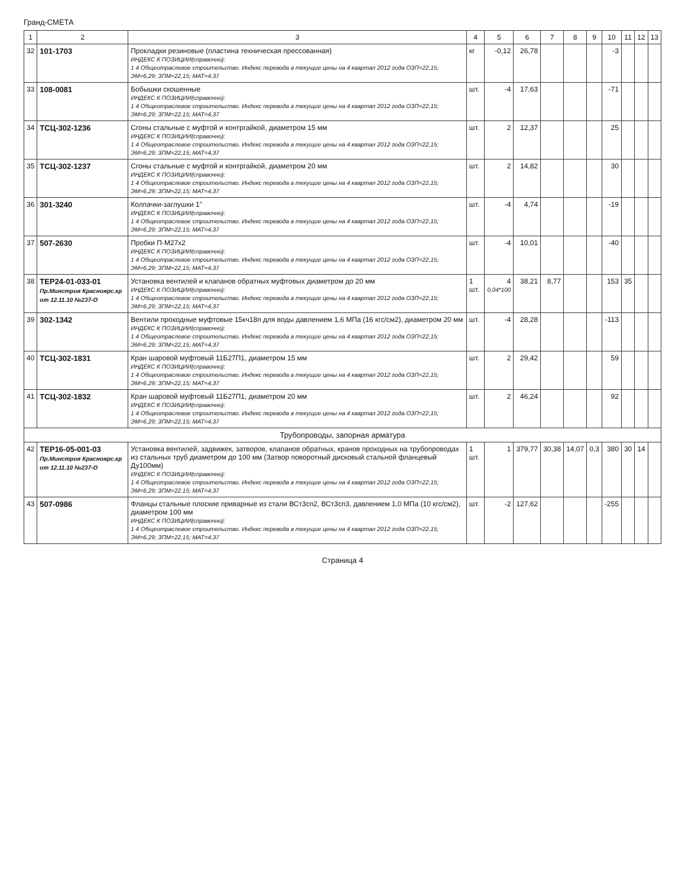Гранд-СМЕТА
| 1 | 2 | 3 | 4 | 5 | 6 | 7 | 8 | 9 | 10 | 11 | 12 | 13 |
| --- | --- | --- | --- | --- | --- | --- | --- | --- | --- | --- | --- | --- |
| 32 | 101-1703 | Прокладки резиновые (пластина техническая прессованная) ИНДЕКС К ПОЗИЦИИ(справочно): 1 4 Общеотраслевое строительство. Индекс перевода в текущие цены на 4 квартал 2012 года ОЗП=22,15; ЭМ=6,29; ЗПМ=22,15; МАТ=4,37 | кг | -0,12 | 26,78 | | | | -3 | | | |
| 33 | 108-0081 | Бобышки скошенные ИНДЕКС К ПОЗИЦИИ(справочно): 1 4 Общеотраслевое строительство. Индекс перевода в текущие цены на 4 квартал 2012 года ОЗП=22,15; ЭМ=6,29; ЗПМ=22,15; МАТ=4,37 | шт. | -4 | 17,63 | | | | -71 | | | |
| 34 | ТСЦ-302-1236 | Сгоны стальные с муфтой и контргайкой, диаметром 15 мм ИНДЕКС К ПОЗИЦИИ(справочно): 1 4 Общеотраслевое строительство. Индекс перевода в текущие цены на 4 квартал 2012 года ОЗП=22,15; ЭМ=6,29; ЗПМ=22,15; МАТ=4,37 | шт. | 2 | 12,37 | | | | 25 | | | |
| 35 | ТСЦ-302-1237 | Сгоны стальные с муфтой и контргайкой, диаметром 20 мм ИНДЕКС К ПОЗИЦИИ(справочно): 1 4 Общеотраслевое строительство. Индекс перевода в текущие цены на 4 квартал 2012 года ОЗП=22,15; ЭМ=6,29; ЗПМ=22,15; МАТ=4,37 | шт. | 2 | 14,82 | | | | 30 | | | |
| 36 | 301-3240 | Колпачки-заглушки 1" ИНДЕКС К ПОЗИЦИИ(справочно): 1 4 Общеотраслевое строительство. Индекс перевода в текущие цены на 4 квартал 2012 года ОЗП=22,15; ЭМ=6,29; ЗПМ=22,15; МАТ=4,37 | шт. | -4 | 4,74 | | | | -19 | | | |
| 37 | 507-2630 | Пробки П-М27х2 ИНДЕКС К ПОЗИЦИИ(справочно): 1 4 Общеотраслевое строительство. Индекс перевода в текущие цены на 4 квартал 2012 года ОЗП=22,15; ЭМ=6,29; ЗПМ=22,15; МАТ=4,37 | шт. | -4 | 10,01 | | | | -40 | | | |
| 38 | ТЕР24-01-033-01 Пр.Минстроя Красноярс.кр от 12.11.10 №237-О | Установка вентилей и клапанов обратных муфтовых диаметром до 20 мм ИНДЕКС К ПОЗИЦИИ(справочно): 1 4 Общеотраслевое строительство. Индекс перевода в текущие цены на 4 квартал 2012 года ОЗП=22,15; ЭМ=6,29; ЗПМ=22,15; МАТ=4,37 | 1 шт. | 4 0,04*100 | 38,21 | 8,77 | | | 153 | 35 | | |
| 39 | 302-1342 | Вентили проходные муфтовые 15кч18п для воды давлением 1,6 МПа (16 кгс/см2), диаметром 20 мм ИНДЕКС К ПОЗИЦИИ(справочно): 1 4 Общеотраслевое строительство. Индекс перевода в текущие цены на 4 квартал 2012 года ОЗП=22,15; ЭМ=6,29; ЗПМ=22,15; МАТ=4,37 | шт. | -4 | 28,28 | | | | -113 | | | |
| 40 | ТСЦ-302-1831 | Кран шаровой муфтовый 11Б27П1, диаметром 15 мм ИНДЕКС К ПОЗИЦИИ(справочно): 1 4 Общеотраслевое строительство. Индекс перевода в текущие цены на 4 квартал 2012 года ОЗП=22,15; ЭМ=6,29; ЗПМ=22,15; МАТ=4,37 | шт. | 2 | 29,42 | | | | 59 | | | |
| 41 | ТСЦ-302-1832 | Кран шаровой муфтовый 11Б27П1, диаметром 20 мм ИНДЕКС К ПОЗИЦИИ(справочно): 1 4 Общеотраслевое строительство. Индекс перевода в текущие цены на 4 квартал 2012 года ОЗП=22,15; ЭМ=6,29; ЗПМ=22,15; МАТ=4,37 | шт. | 2 | 46,24 | | | | 92 | | | |
| Трубопроводы, запорная арматура | | | | | | | | | | | | |
| 42 | ТЕР16-05-001-03 Пр.Минстроя Красноярс.кр от 12.11.10 №237-О | Установка вентилей, задвижек, затворов, клапанов обратных, кранов проходных на трубопроводах из стальных труб диаметром до 100 мм (Затвор поворотный дисковый стальной фланцевый Ду100мм) ИНДЕКС К ПОЗИЦИИ(справочно): 1 4 Общеотраслевое строительство. Индекс перевода в текущие цены на 4 квартал 2012 года ОЗП=22,15; ЭМ=6,29; ЗПМ=22,15; МАТ=4,37 | 1 шт. | 1 | 379,77 | 30,38 | 14,07 | 0,3 | 380 | 30 | 14 | |
| 43 | 507-0986 | Фланцы стальные плоские приварные из стали ВСт3сп2, ВСт3сп3, давлением 1,0 МПа (10 кгс/см2), диаметром 100 мм ИНДЕКС К ПОЗИЦИИ(справочно): 1 4 Общеотраслевое строительство. Индекс перевода в текущие цены на 4 квартал 2012 года ОЗП=22,15; ЭМ=6,29; ЗПМ=22,15; МАТ=4,37 | шт. | -2 | 127,62 | | | | -255 | | | |
Страница 4